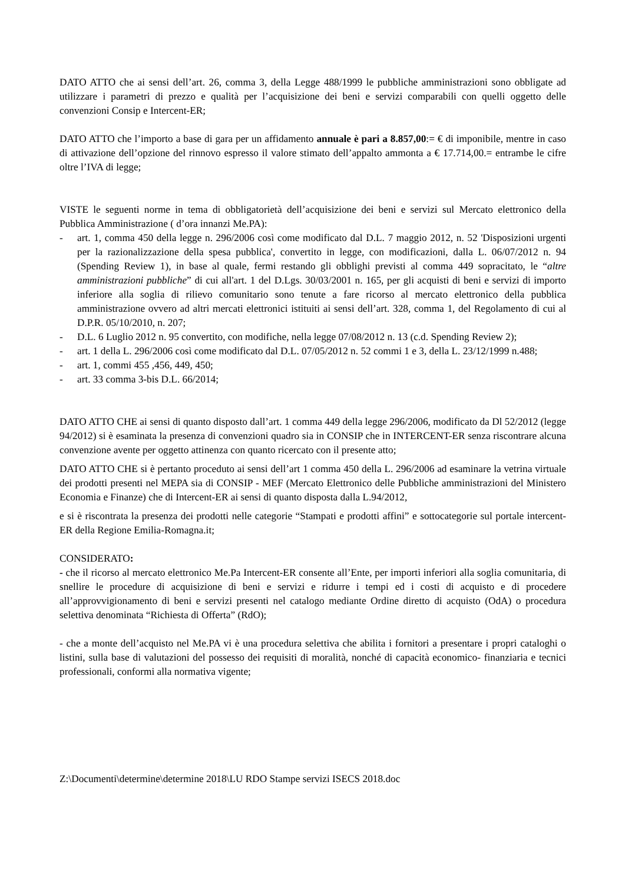DATO ATTO che ai sensi dell’art. 26, comma 3, della Legge 488/1999 le pubbliche amministrazioni sono obbligate ad utilizzare i parametri di prezzo e qualità per l’acquisizione dei beni e servizi comparabili con quelli oggetto delle convenzioni Consip e Intercent-ER;
DATO ATTO che l’importo a base di gara per un affidamento annuale è pari a 8.857,00:= € di imponibile, mentre in caso di attivazione dell’opzione del rinnovo espresso il valore stimato dell’appalto ammonta a € 17.714,00.= entrambe le cifre oltre l’IVA di legge;
VISTE le seguenti norme in tema di obbligatorietà dell’acquisizione dei beni e servizi sul Mercato elettronico della Pubblica Amministrazione ( d’ora innanzi Me.PA):
- art. 1, comma 450 della legge n. 296/2006 così come modificato dal D.L. 7 maggio 2012, n. 52 'Disposizioni urgenti per la razionalizzazione della spesa pubblica', convertito in legge, con modificazioni, dalla L. 06/07/2012 n. 94 (Spending Review 1), in base al quale, fermi restando gli obblighi previsti al comma 449 sopracitato, le “altre amministrazioni pubbliche” di cui all'art. 1 del D.Lgs. 30/03/2001 n. 165, per gli acquisti di beni e servizi di importo inferiore alla soglia di rilievo comunitario sono tenute a fare ricorso al mercato elettronico della pubblica amministrazione ovvero ad altri mercati elettronici istituiti ai sensi dell’art. 328, comma 1, del Regolamento di cui al D.P.R. 05/10/2010, n. 207;
- D.L. 6 Luglio 2012 n. 95 convertito, con modifiche, nella legge 07/08/2012 n. 13 (c.d. Spending Review 2);
- art. 1 della L. 296/2006 così come modificato dal D.L. 07/05/2012 n. 52 commi 1 e 3, della L. 23/12/1999 n.488;
- art. 1, commi 455 ,456, 449, 450;
- art. 33 comma 3-bis D.L. 66/2014;
DATO ATTO CHE ai sensi di quanto disposto dall’art. 1 comma 449 della legge 296/2006, modificato da Dl 52/2012 (legge 94/2012) si è esaminata la presenza di convenzioni quadro sia in CONSIP che in INTERCENT-ER senza riscontrare alcuna convenzione avente per oggetto attinenza con quanto ricercato con il presente atto;
DATO ATTO CHE si è pertanto proceduto ai sensi dell’art 1 comma 450 della L. 296/2006 ad esaminare la vetrina virtuale dei prodotti presenti nel MEPA sia di CONSIP - MEF (Mercato Elettronico delle Pubbliche amministrazioni del Ministero Economia e Finanze) che di Intercent-ER ai sensi di quanto disposta dalla L.94/2012,
e si è riscontrata la presenza dei prodotti nelle categorie “Stampati e prodotti affini” e sottocategorie sul portale intercent-ER della Regione Emilia-Romagna.it;
CONSIDERATO:
- che il ricorso al mercato elettronico Me.Pa Intercent-ER consente all’Ente, per importi inferiori alla soglia comunitaria, di snellire le procedure di acquisizione di beni e servizi e ridurre i tempi ed i costi di acquisto e di procedere all’approvvigionamento di beni e servizi presenti nel catalogo mediante Ordine diretto di acquisto (OdA) o procedura selettiva denominata “Richiesta di Offerta” (RdO);
- che a monte dell’acquisto nel Me.PA vi è una procedura selettiva che abilita i fornitori a presentare i propri cataloghi o listini, sulla base di valutazioni del possesso dei requisiti di moralità, nonché di capacità economico- finanziaria e tecnici professionali, conformi alla normativa vigente;
Z:\Documenti\determine\determine 2018\LU RDO Stampe servizi ISECS 2018.doc